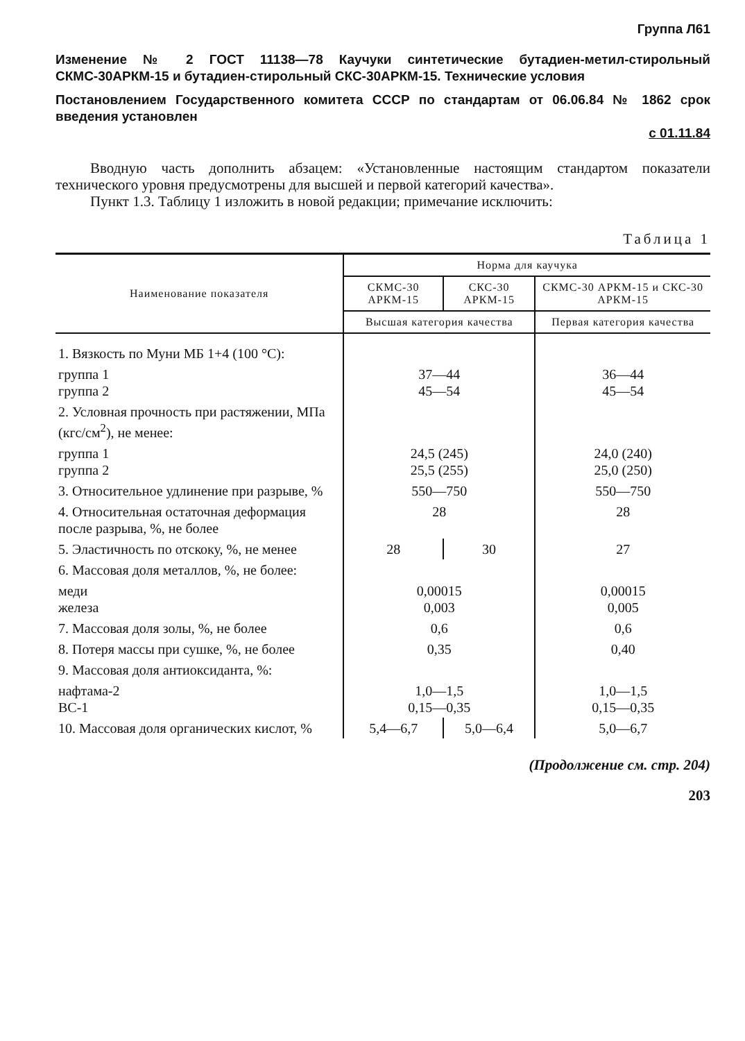Группа Л61
Изменение № 2 ГОСТ 11138—78 Каучуки синтетические бутадиен-метил-стирольный СКМС-30АРКМ-15 и бутадиен-стирольный СКС-30АРКМ-15. Технические условия
Постановлением Государственного комитета СССР по стандартам от 06.06.84 № 1862 срок введения установлен
с 01.11.84
Вводную часть дополнить абзацем: «Установленные настоящим стандартом показатели технического уровня предусмотрены для высшей и первой категорий качества».
Пункт 1.3. Таблицу 1 изложить в новой редакции; примечание исключить:
Таблица 1
| Наименование показателя | Норма для каучука | | |
| --- | --- | --- | --- |
| | СКМС-30 АРКМ-15 | СКС-30 АРКМ-15 | СКМС-30 АРКМ-15 и СКС-30 АРКМ-15 |
| | Высшая категория качества | | Первая категория качества |
| 1. Вязкость по Муни МБ 1+4 (100 °С): | | | |
| группа 1 группа 2 | 37—44 45—54 | | 36—44 45—54 |
| 2. Условная прочность при растяжении, МПа (кгс/см<sup>2</sup>), не менее: | | | |
| группа 1 группа 2 | 24,5 (245) 25,5 (255) | | 24,0 (240) 25,0 (250) |
| 3. Относительное удлинение при разрыве, % | 550—750 | | 550—750 |
| 4. Относительная остаточная деформация после разрыва, %, не более | 28 | | 28 |
| 5. Эластичность по отскоку, %, не менее | 28 | 30 | 27 |
| 6. Массовая доля металлов, %, не более: | | | |
| меди железа | 0,00015 0,003 | | 0,00015 0,005 |
| 7. Массовая доля золы, %, не более | 0,6 | | 0,6 |
| 8. Потеря массы при сушке, %, не более | 0,35 | | 0,40 |
| 9. Массовая доля антиоксиданта, %: | | | |
| нафтама-2 ВС-1 | 1,0—1,5 0,15—0,35 | | 1,0—1,5 0,15—0,35 |
| 10. Массовая доля органических кислот, % | 5,4—6,7 | 5,0—6,4 | 5,0—6,7 |
(Продолжение см. стр. 204)
203